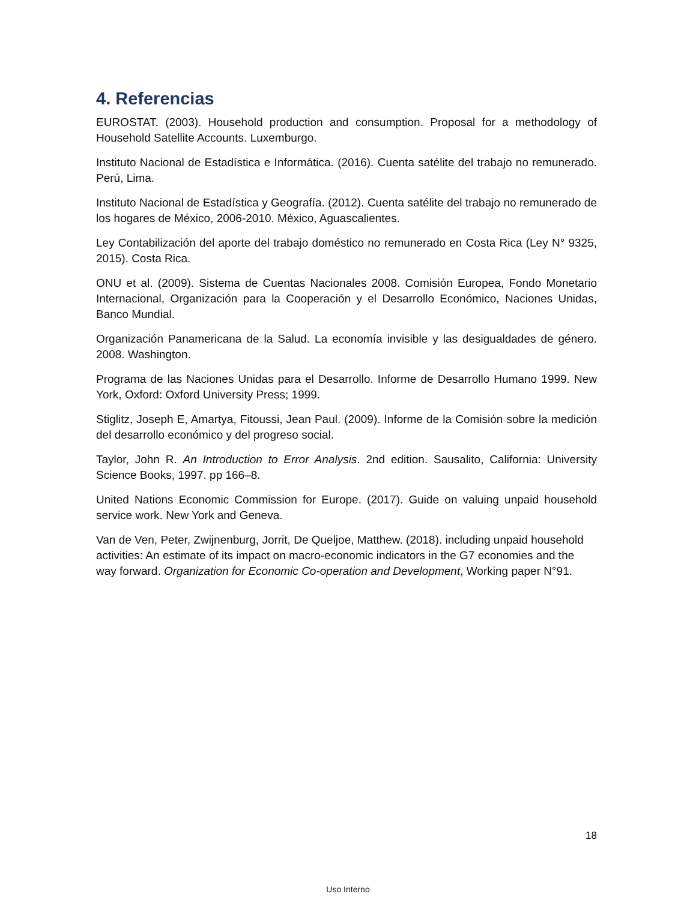4. Referencias
EUROSTAT. (2003). Household production and consumption. Proposal for a methodology of Household Satellite Accounts. Luxemburgo.
Instituto Nacional de Estadística e Informática. (2016). Cuenta satélite del trabajo no remunerado. Perú, Lima.
Instituto Nacional de Estadística y Geografía. (2012). Cuenta satélite del trabajo no remunerado de los hogares de México, 2006-2010. México, Aguascalientes.
Ley Contabilización del aporte del trabajo doméstico no remunerado en Costa Rica (Ley N° 9325, 2015). Costa Rica.
ONU et al. (2009). Sistema de Cuentas Nacionales 2008. Comisión Europea, Fondo Monetario Internacional, Organización para la Cooperación y el Desarrollo Económico, Naciones Unidas, Banco Mundial.
Organización Panamericana de la Salud. La economía invisible y las desigualdades de género. 2008. Washington.
Programa de las Naciones Unidas para el Desarrollo. Informe de Desarrollo Humano 1999. New York, Oxford: Oxford University Press; 1999.
Stiglitz, Joseph E, Amartya, Fitoussi, Jean Paul. (2009). Informe de la Comisión sobre la medición del desarrollo económico y del progreso social.
Taylor, John R. An Introduction to Error Analysis. 2nd edition. Sausalito, California: University Science Books, 1997. pp 166–8.
United Nations Economic Commission for Europe. (2017). Guide on valuing unpaid household service work. New York and Geneva.
Van de Ven, Peter, Zwijnenburg, Jorrit, De Queljoe, Matthew. (2018). including unpaid household activities: An estimate of its impact on macro-economic indicators in the G7 economies and the way forward. Organization for Economic Co-operation and Development, Working paper N°91.
18
Uso Interno